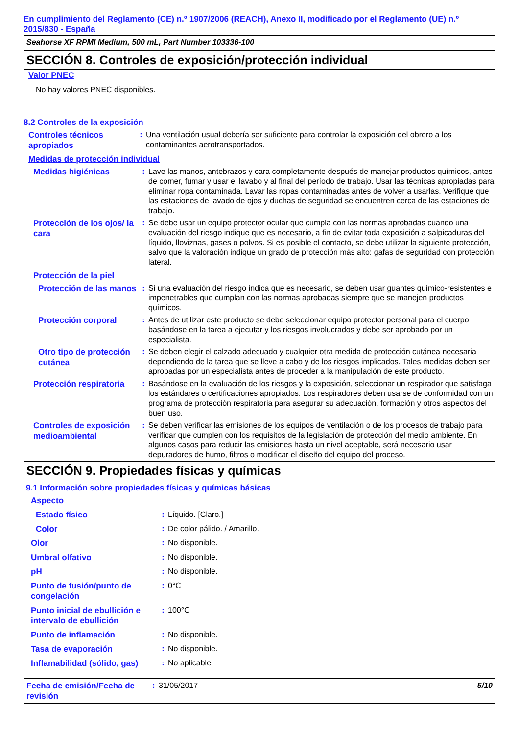En cumplimiento del Reglamento (CE) n.º 1907/2006 (REACH), Anexo II, modificado por el Reglamento (UE) n.º 2015/830 - España
Seahorse XF RPMI Medium, 500 mL, Part Number 103336-100
SECCIÓN 8. Controles de exposición/protección individual
Valor PNEC
No hay valores PNEC disponibles.
8.2 Controles de la exposición
Controles técnicos apropiados
: Una ventilación usual debería ser suficiente para controlar la exposición del obrero a los contaminantes aerotransportados.
Medidas de protección individual
Medidas higiénicas
: Lave las manos, antebrazos y cara completamente después de manejar productos químicos, antes de comer, fumar y usar el lavabo y al final del período de trabajo. Usar las técnicas apropiadas para eliminar ropa contaminada. Lavar las ropas contaminadas antes de volver a usarlas. Verifique que las estaciones de lavado de ojos y duchas de seguridad se encuentren cerca de las estaciones de trabajo.
Protección de los ojos/ la cara
: Se debe usar un equipo protector ocular que cumpla con las normas aprobadas cuando una evaluación del riesgo indique que es necesario, a fin de evitar toda exposición a salpicaduras del líquido, lloviznas, gases o polvos. Si es posible el contacto, se debe utilizar la siguiente protección, salvo que la valoración indique un grado de protección más alto: gafas de seguridad con protección lateral.
Protección de la piel
Protección de las manos
: Si una evaluación del riesgo indica que es necesario, se deben usar guantes químico-resistentes e impenetrables que cumplan con las normas aprobadas siempre que se manejen productos químicos.
Protección corporal
: Antes de utilizar este producto se debe seleccionar equipo protector personal para el cuerpo basándose en la tarea a ejecutar y los riesgos involucrados y debe ser aprobado por un especialista.
Otro tipo de protección cutánea
: Se deben elegir el calzado adecuado y cualquier otra medida de protección cutánea necesaria dependiendo de la tarea que se lleve a cabo y de los riesgos implicados. Tales medidas deben ser aprobadas por un especialista antes de proceder a la manipulación de este producto.
Protección respiratoria
: Basándose en la evaluación de los riesgos y la exposición, seleccionar un respirador que satisfaga los estándares o certificaciones apropiados. Los respiradores deben usarse de conformidad con un programa de protección respiratoria para asegurar su adecuación, formación y otros aspectos del buen uso.
Controles de exposición medioambiental
: Se deben verificar las emisiones de los equipos de ventilación o de los procesos de trabajo para verificar que cumplen con los requisitos de la legislación de protección del medio ambiente. En algunos casos para reducir las emisiones hasta un nivel aceptable, será necesario usar depuradores de humo, filtros o modificar el diseño del equipo del proceso.
SECCIÓN 9. Propiedades físicas y químicas
9.1 Información sobre propiedades físicas y químicas básicas
Aspecto
Estado físico
: Líquido. [Claro.]
Color
: De color pálido. / Amarillo.
Olor
: No disponible.
Umbral olfativo
: No disponible.
pH
: No disponible.
Punto de fusión/punto de congelación
: 0°C
Punto inicial de ebullición e intervalo de ebullición
: 100°C
Punto de inflamación
: No disponible.
Tasa de evaporación
: No disponible.
Inflamabilidad (sólido, gas)
: No aplicable.
Fecha de emisión/Fecha de revisión
: 31/05/2017 5/10